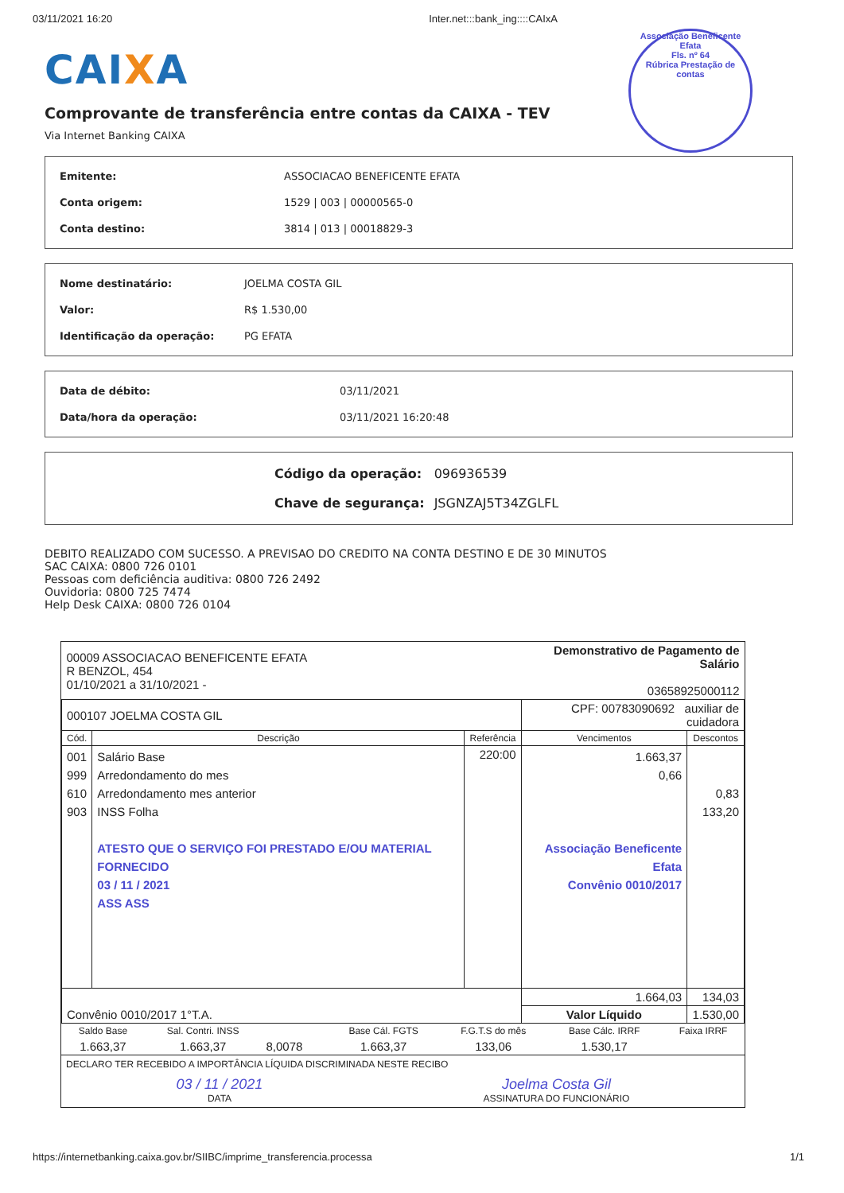03/11/2021 16:20 Inter.net:::bank_ing::::CAIxA
CAIXA
Comprovante de transferência entre contas da CAIXA - TEV
Via Internet Banking CAIXA
Associação Beneficente Efata
Fls. nº 64
Rúbrica Prestação de contas
| Emitente: | ASSOCIACAO BENEFICENTE EFATA |
| Conta origem: | 1529 / 003 / 00000565-0 |
| Conta destino: | 3814 / 013 / 00018829-3 |
| Nome destinatário: | JOELMA COSTA GIL |
| Valor: | R$ 1.530,00 |
| Identificação da operação: | PG EFATA |
| Data de débito: | 03/11/2021 |
| Data/hora da operação: | 03/11/2021 16:20:48 |
| Código da operação: | 096936539 |
| Chave de segurança: | JSGNZAJ5T34ZGLFL |
DEBITO REALIZADO COM SUCESSO. A PREVISAO DO CREDITO NA CONTA DESTINO E DE 30 MINUTOS
SAC CAIXA: 0800 726 0101
Pessoas com deficiência auditiva: 0800 726 2492
Ouvidoria: 0800 725 7474
Help Desk CAIXA: 0800 726 0104
| 00009 ASSOCIACAO BENEFICENTE EFATA R BENZOL, 454 01/10/2021 a 31/10/2021 - | | | Demonstrativo de Pagamento de Salário 03658925000112 | |
| 000107 JOELMA COSTA GIL | | | CPF: 00783090692 auxiliar de cuidadora | |
| Cód. | Descrição | Referência | Vencimentos | Descontos |
| 001 999 610 903 | Salário Base Arredondamento do mes Arredondamento mes anterior INSS Folha ATESTO QUE O SERVIÇO FOI PRESTADO E/OU MATERIAL FORNECIDO 03 / 11 / 2021 ASS ASS | 220:00 | 1.663,37 0,66 Associação Beneficente Efata Convênio 0010/2017 | 0,83 133,20 |
| Convênio 0010/2017 1°T.A. | | | 1.664,03 | 134,03 |
| | | | Valor Líquido | 1.530,00 |
| Saldo Base | Sal. Contri. INSS | | Base Cál. FGTS | F.G.T.S do mês | Base Cálc. IRRF | Faixa IRRF |
| --- | --- | --- | --- | --- | --- | --- |
| 1.663,37 | 1.663,37 | 8,0078 | 1.663,37 | 133,06 | 1.530,17 | |
DECLARO TER RECEBIDO A IMPORTÂNCIA LÍQUIDA DISCRIMINADA NESTE RECIBO
03 / 11 / 2021
DATA Joelma Costa Gil
ASSINATURA DO FUNCIONÁRIO
https://internetbanking.caixa.gov.br/SIIBC/imprime_transferencia.processa 1/1